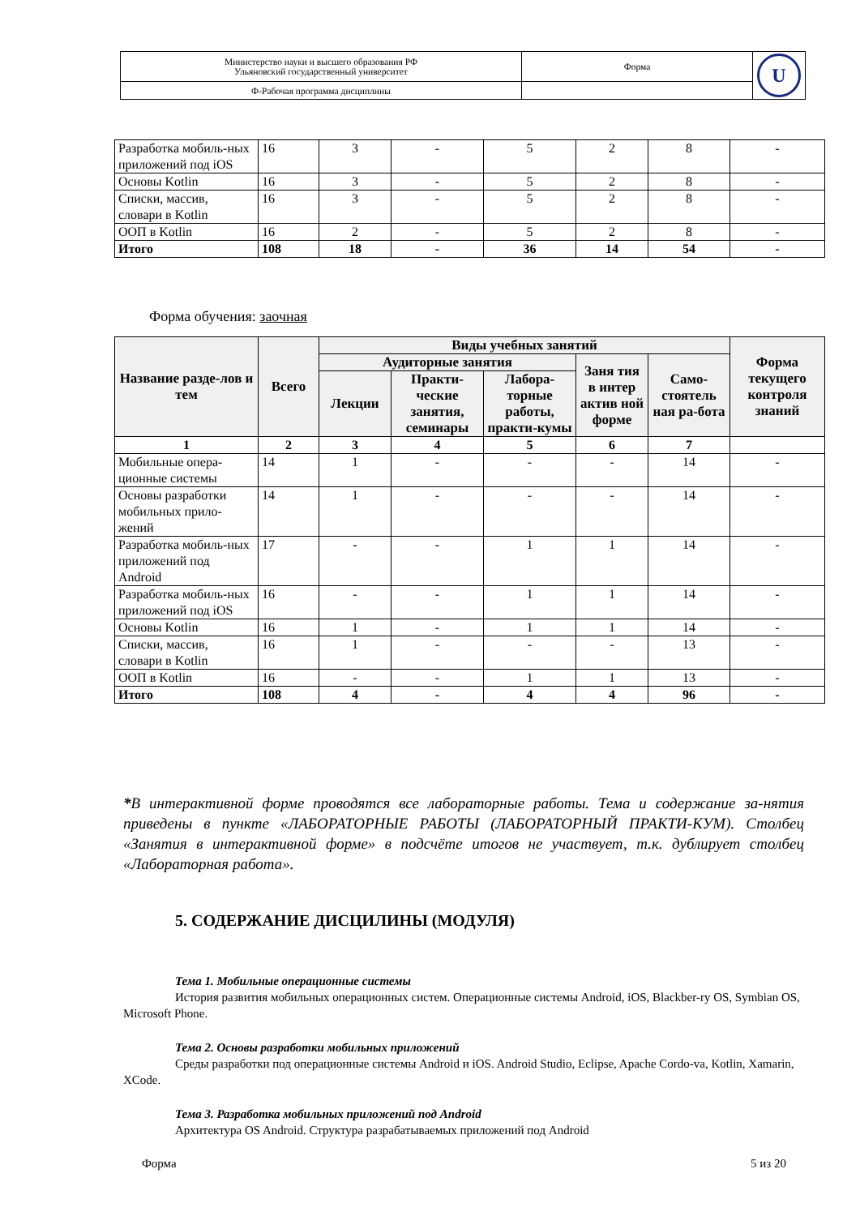| Министерство науки и высшего образования РФ Ульяновский государственный университет | Форма | U |
| Ф-Рабочая программа дисциплины | | |
| Разработка мобиль-ных приложений под iOS | 16 | 3 | - | 5 | 2 | 8 | - |
| Основы Kotlin | 16 | 3 | - | 5 | 2 | 8 | - |
| Списки, массив, словари в Kotlin | 16 | 3 | - | 5 | 2 | 8 | - |
| ООП в Kotlin | 16 | 2 | - | 5 | 2 | 8 | - |
| Итого | 108 | 18 | - | 36 | 14 | 54 | - |
Форма обучения: заочная
| Название разде-лов и тем | Всего | Виды учебных занятий | | | | | Форма текущего контроля знаний |
| --- | --- | --- | --- | --- | --- | --- | --- |
| | | Аудиторные занятия | | | Заня тия в интер актив ной форме | Само-стоятель ная ра-бота | |
| | | Лекции | Практи-ческие занятия, семинары | Лабора-торные работы, практи-кумы | | | |
| 1 | 2 | 3 | 4 | 5 | 6 | 7 | |
| Мобильные опера-ционные системы | 14 | 1 | - | - | - | 14 | - |
| Основы разработки мобильных прило-жений | 14 | 1 | - | - | - | 14 | - |
| Разработка мобиль-ных приложений под Android | 17 | - | - | 1 | 1 | 14 | - |
| Разработка мобиль-ных приложений под iOS | 16 | - | - | 1 | 1 | 14 | - |
| Основы Kotlin | 16 | 1 | - | 1 | 1 | 14 | - |
| Списки, массив, словари в Kotlin | 16 | 1 | - | - | - | 13 | - |
| ООП в Kotlin | 16 | - | - | 1 | 1 | 13 | - |
| Итого | 108 | 4 | - | 4 | 4 | 96 | - |
*В интерактивной форме проводятся все лабораторные работы. Тема и содержание за-нятия приведены в пункте «ЛАБОРАТОРНЫЕ РАБОТЫ (ЛАБОРАТОРНЫЙ ПРАКТИ-КУМ). Столбец «Занятия в интерактивной форме» в подсчёте итогов не участвует, т.к. дублирует столбец «Лабораторная работа».
5. СОДЕРЖАНИЕ ДИСЦИЛИНЫ (МОДУЛЯ)
Тема 1. Мобильные операционные системы
История развития мобильных операционных систем. Операционные системы Android, iOS, Blackber-ry OS, Symbian OS, Microsoft Phone.
Тема 2. Основы разработки мобильных приложений
Среды разработки под операционные системы Android и iOS. Android Studio, Eclipse, Apache Cordo-va, Kotlin, Xamarin, XCode.
Тема 3. Разработка мобильных приложений под Android
Архитектура OS Android. Структура разрабатываемых приложений под Android
Форма 5 из 20